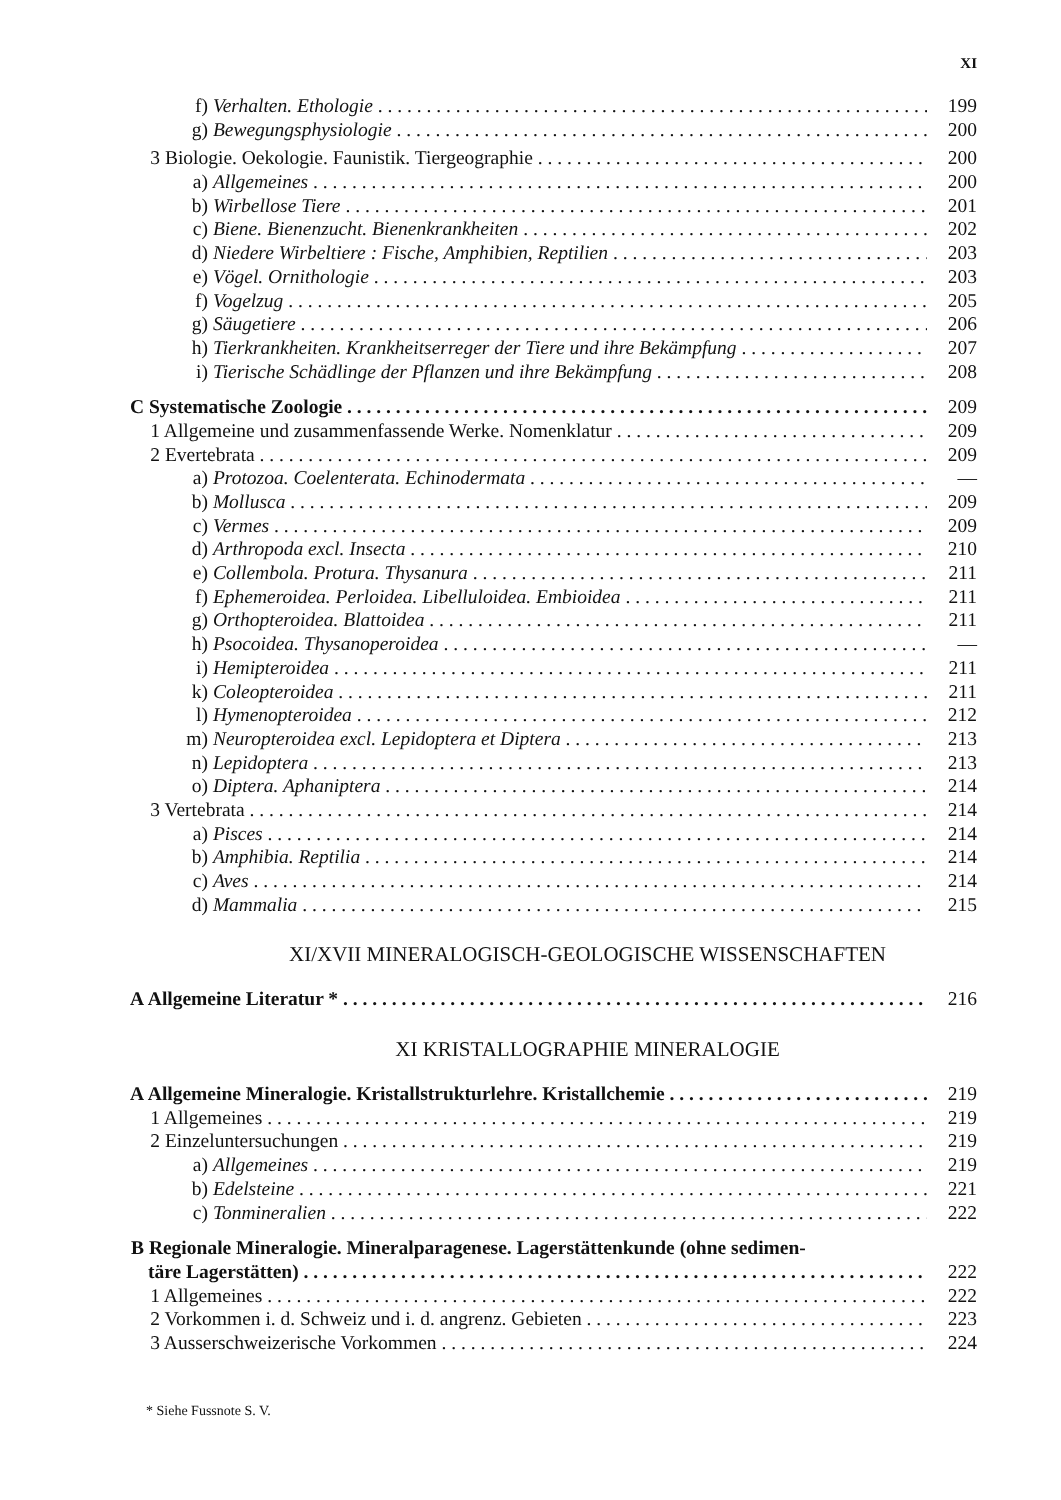XI
f) Verhalten. Ethologie 199
g) Bewegungsphysiologie 200
3 Biologie. Oekologie. Faunistik. Tiergeographie 200
a) Allgemeines 200
b) Wirbellose Tiere 201
c) Biene. Bienenzucht. Bienenkrankheiten 202
d) Niedere Wirbeltiere : Fische, Amphibien, Reptilien 203
e) Vögel. Ornithologie 203
f) Vogelzug 205
g) Säugetiere 206
h) Tierkrankheiten. Krankheitserreger der Tiere und ihre Bekämpfung 207
i) Tierische Schädlinge der Pflanzen und ihre Bekämpfung 208
C Systematische Zoologie 209
1 Allgemeine und zusammenfassende Werke. Nomenklatur 209
2 Evertebrata 209
a) Protozoa. Coelenterata. Echinodermata —
b) Mollusca 209
c) Vermes 209
d) Arthropoda excl. Insecta 210
e) Collembola. Protura. Thysanura 211
f) Ephemeroidea. Perloidea. Libelluloidea. Embioidea 211
g) Orthopteroidea. Blattoidea 211
h) Psocoidea. Thysanoperoidea —
i) Hemipteroidea 211
k) Coleopteroidea 211
l) Hymenopteroidea 212
m) Neuropteroidea excl. Lepidoptera et Diptera 213
n) Lepidoptera 213
o) Diptera. Aphaniptera 214
3 Vertebrata 214
a) Pisces 214
b) Amphibia. Reptilia 214
c) Aves 214
d) Mammalia 215
XI/XVII MINERALOGISCH-GEOLOGISCHE WISSENSCHAFTEN
A Allgemeine Literatur * 216
XI KRISTALLOGRAPHIE MINERALOGIE
A Allgemeine Mineralogie. Kristallstrukturlehre. Kristallchemie 219
1 Allgemeines 219
2 Einzeluntersuchungen 219
a) Allgemeines 219
b) Edelsteine 221
c) Tonmineralien 222
B Regionale Mineralogie. Mineralparagenese. Lagerstättenkunde (ohne sedimen-
täre Lagerstätten) 222
1 Allgemeines 222
2 Vorkommen i. d. Schweiz und i. d. angrenz. Gebieten 223
3 Ausserschweizerische Vorkommen 224
* Siehe Fussnote S. V.